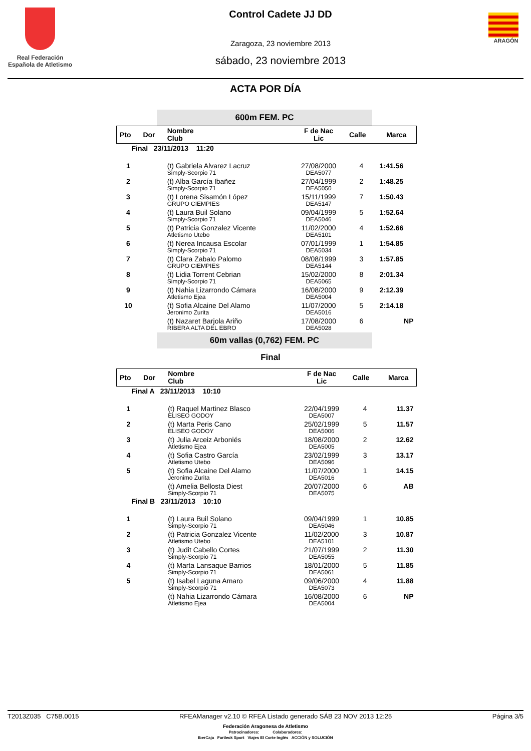Real Federación
Española de Atletismo
Control Cadete JJ DD
Zaragoza, 23 noviembre 2013
sábado, 23 noviembre 2013
ARAGÓN
ACTA POR DÍA
600m FEM. PC
| Pto | Dor | Nombre Club | F de Nac Lic | Calle | Marca |
| --- | --- | --- | --- | --- | --- |
| Final 23/11/2013 11:20 | | | | | |
| 1 | | (t) Gabriela Alvarez Lacruz Simply-Scorpio 71 | 27/08/2000 DEA5077 | 4 | 1:41.56 |
| 2 | | (t) Alba García Ibañez Simply-Scorpio 71 | 27/04/1999 DEA5050 | 2 | 1:48.25 |
| 3 | | (t) Lorena Sisamón López GRUPO CIEMPIES | 15/11/1999 DEA5147 | 7 | 1:50.43 |
| 4 | | (t) Laura Buil Solano Simply-Scorpio 71 | 09/04/1999 DEA5046 | 5 | 1:52.64 |
| 5 | | (t) Patricia Gonzalez Vicente Atletismo Utebo | 11/02/2000 DEA5101 | 4 | 1:52.66 |
| 6 | | (t) Nerea Incausa Escolar Simply-Scorpio 71 | 07/01/1999 DEA5034 | 1 | 1:54.85 |
| 7 | | (t) Clara Zabalo Palomo GRUPO CIEMPIES | 08/08/1999 DEA5144 | 3 | 1:57.85 |
| 8 | | (t) Lidia Torrent Cebrian Simply-Scorpio 71 | 15/02/2000 DEA5065 | 8 | 2:01.34 |
| 9 | | (t) Nahia Lizarrondo Cámara Atletismo Ejea | 16/08/2000 DEA5004 | 9 | 2:12.39 |
| 10 | | (t) Sofia Alcaine Del Alamo Jeronimo Zurita | 11/07/2000 DEA5016 | 5 | 2:14.18 |
| | | (t) Nazaret Barjola Ariño RIBERA ALTA DEL EBRO | 17/08/2000 DEA5028 | 6 | NP |
60m vallas (0,762) FEM. PC
Final
| Pto | Dor | Nombre Club | F de Nac Lic | Calle | Marca |
| --- | --- | --- | --- | --- | --- |
| Final A 23/11/2013 10:10 | | | | | |
| 1 | | (t) Raquel Martinez Blasco ELISEO GODOY | 22/04/1999 DEA5007 | 4 | 11.37 |
| 2 | | (t) Marta Peris Cano ELISEO GODOY | 25/02/1999 DEA5006 | 5 | 11.57 |
| 3 | | (t) Julia Arceiz Arboniés Atletismo Ejea | 18/08/2000 DEA5005 | 2 | 12.62 |
| 4 | | (t) Sofia Castro García Atletismo Utebo | 23/02/1999 DEA5096 | 3 | 13.17 |
| 5 | | (t) Sofia Alcaine Del Alamo Jeronimo Zurita | 11/07/2000 DEA5016 | 1 | 14.15 |
| | | (t) Amelia Bellosta Diest Simply-Scorpio 71 | 20/07/2000 DEA5075 | 6 | AB |
| Final B 23/11/2013 10:10 | | | | | |
| 1 | | (t) Laura Buil Solano Simply-Scorpio 71 | 09/04/1999 DEA5046 | 1 | 10.85 |
| 2 | | (t) Patricia Gonzalez Vicente Atletismo Utebo | 11/02/2000 DEA5101 | 3 | 10.87 |
| 3 | | (t) Judit Cabello Cortes Simply-Scorpio 71 | 21/07/1999 DEA5055 | 2 | 11.30 |
| 4 | | (t) Marta Lansaque Barrios Simply-Scorpio 71 | 18/01/2000 DEA5061 | 5 | 11.85 |
| 5 | | (t) Isabel Laguna Amaro Simply-Scorpio 71 | 09/06/2000 DEA5073 | 4 | 11.88 |
| | | (t) Nahia Lizarrondo Cámara Atletismo Ejea | 16/08/2000 DEA5004 | 6 | NP |
T2013Z035 C75B.0015 RFEAManager v2.10 © RFEA Listado generado SÁB 23 NOV 2013 12:25 Página 3/5
Federación Aragonesa de Atletismo
Patrocinadores: Colaboradores:
IberCaja Fartleck Sport Viajes El Corte Inglés ACCIÓN y SOLUCIÓN